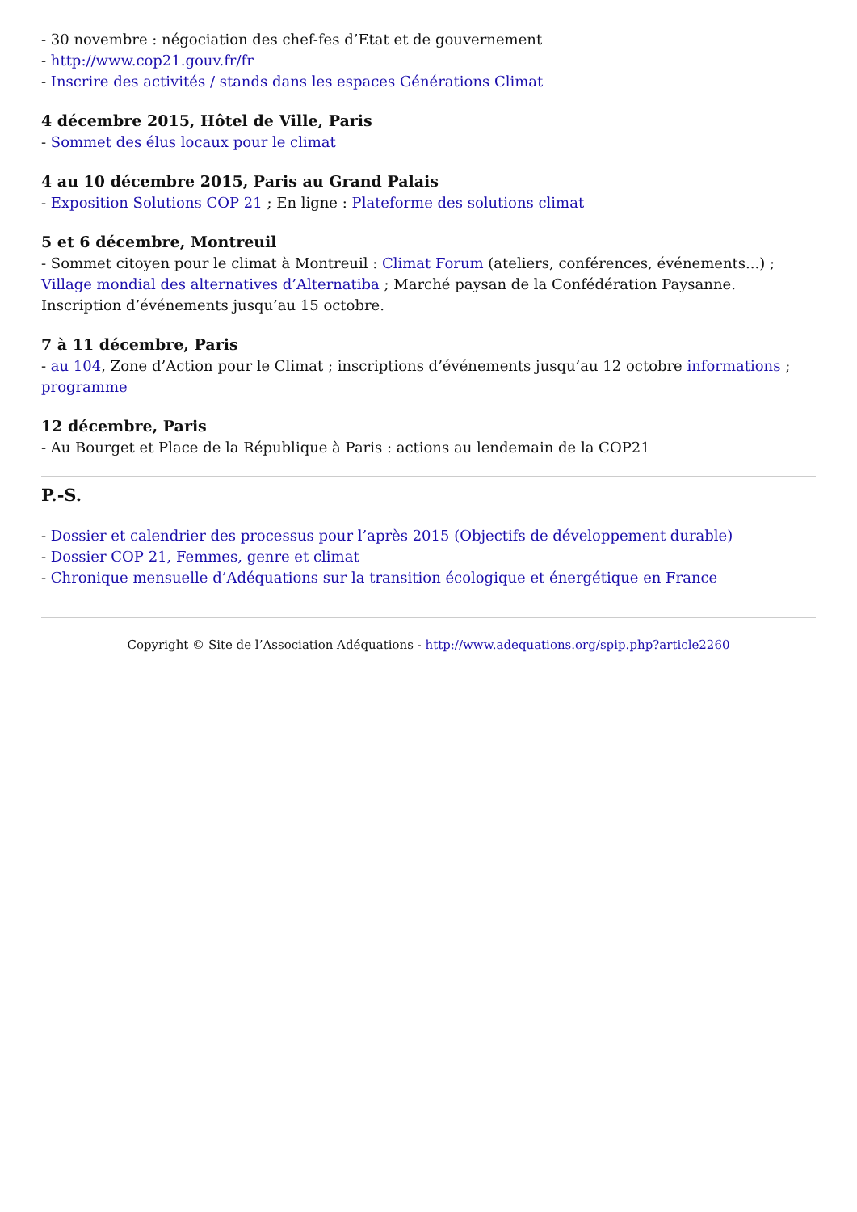- 30 novembre : négociation des chef-fes d’Etat et de gouvernement
- http://www.cop21.gouv.fr/fr
- Inscrire des activités / stands dans les espaces Générations Climat
4 décembre 2015, Hôtel de Ville, Paris
- Sommet des élus locaux pour le climat
4 au 10 décembre 2015, Paris au Grand Palais
- Exposition Solutions COP 21 ; En ligne : Plateforme des solutions climat
5 et 6 décembre, Montreuil
- Sommet citoyen pour le climat à Montreuil : Climat Forum (ateliers, conférences, événements...) ; Village mondial des alternatives d’Alternatiba ; Marché paysan de la Confédération Paysanne. Inscription d’événements jusqu’au 15 octobre.
7 à 11 décembre, Paris
- au 104, Zone d’Action pour le Climat ; inscriptions d’événements jusqu’au 12 octobre informations ; programme
12 décembre, Paris
- Au Bourget et Place de la République à Paris : actions au lendemain de la COP21
P.-S.
- Dossier et calendrier des processus pour l’après 2015 (Objectifs de développement durable)
- Dossier COP 21, Femmes, genre et climat
- Chronique mensuelle d’Adéquations sur la transition écologique et énergétique en France
Copyright © Site de l’Association Adéquations - http://www.adequations.org/spip.php?article2260